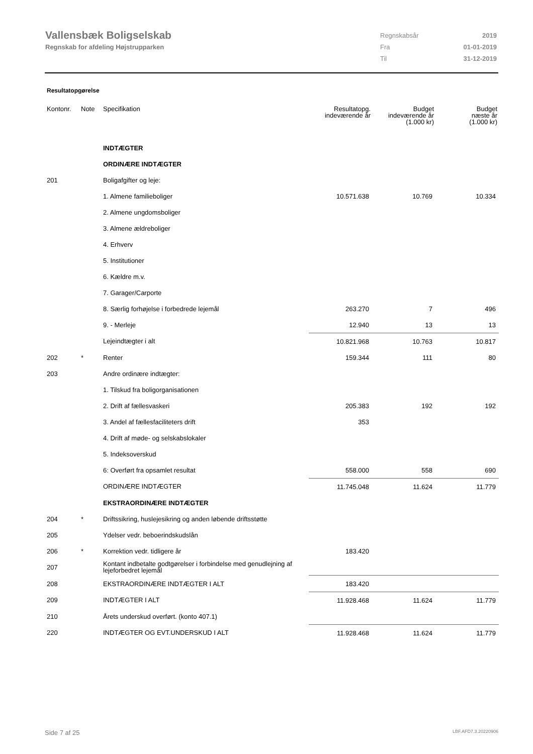Vallensbæk Boligselskab
Regnskab for afdeling Højstrupparken
| Regnskabsår | 2019 |
| Fra | 01-01-2019 |
| Til | 31-12-2019 |
Resultatopgørelse
| Kontonr. | Note | Specifikation | Resultatopg. indeværende år | Budget indeværende år (1.000 kr) | Budget næste år (1.000 kr) |
| --- | --- | --- | --- | --- | --- |
| | | INDTÆGTER | | | |
| | | ORDINÆRE INDTÆGTER | | | |
| 201 | | Boligafgifter og leje: | | | |
| | | 1. Almene familieboliger | 10.571.638 | 10.769 | 10.334 |
| | | 2. Almene ungdomsboliger | | | |
| | | 3. Almene ældreboliger | | | |
| | | 4. Erhverv | | | |
| | | 5. Institutioner | | | |
| | | 6. Kældre m.v. | | | |
| | | 7. Garager/Carporte | | | |
| | | 8. Særlig forhøjelse i forbedrede lejemål | 263.270 | 7 | 496 |
| | | 9. - Merleje | 12.940 | 13 | 13 |
| | | Lejeindtægter i alt | 10.821.968 | 10.763 | 10.817 |
| 202 | * | Renter | 159.344 | 111 | 80 |
| 203 | | Andre ordinære indtægter: | | | |
| | | 1. Tilskud fra boligorganisationen | | | |
| | | 2. Drift af fællesvaskeri | 205.383 | 192 | 192 |
| | | 3. Andel af fællesfaciliteters drift | 353 | | |
| | | 4. Drift af møde- og selskabslokaler | | | |
| | | 5. Indeksoverskud | | | |
| | | 6: Overført fra opsamlet resultat | 558.000 | 558 | 690 |
| | | ORDINÆRE INDTÆGTER | 11.745.048 | 11.624 | 11.779 |
| | | EKSTRAORDINÆRE INDTÆGTER | | | |
| 204 | * | Driftssikring, huslejesikring og anden løbende driftsstøtte | | | |
| 205 | | Ydelser vedr. beboerindskudslån | | | |
| 206 | * | Korrektion vedr. tidligere år | 183.420 | | |
| 207 | | Kontant indbetalte godtgørelser i forbindelse med genudlejning af lejeforbedret lejemål | | | |
| 208 | | EKSTRAORDINÆRE INDTÆGTER I ALT | 183.420 | | |
| 209 | | INDTÆGTER I ALT | 11.928.468 | 11.624 | 11.779 |
| 210 | | Årets underskud overført. (konto 407.1) | | | |
| 220 | | INDTÆGTER OG EVT.UNDERSKUD I ALT | 11.928.468 | 11.624 | 11.779 |
Side 7 af 25 LBF.AFD7.3.20220906